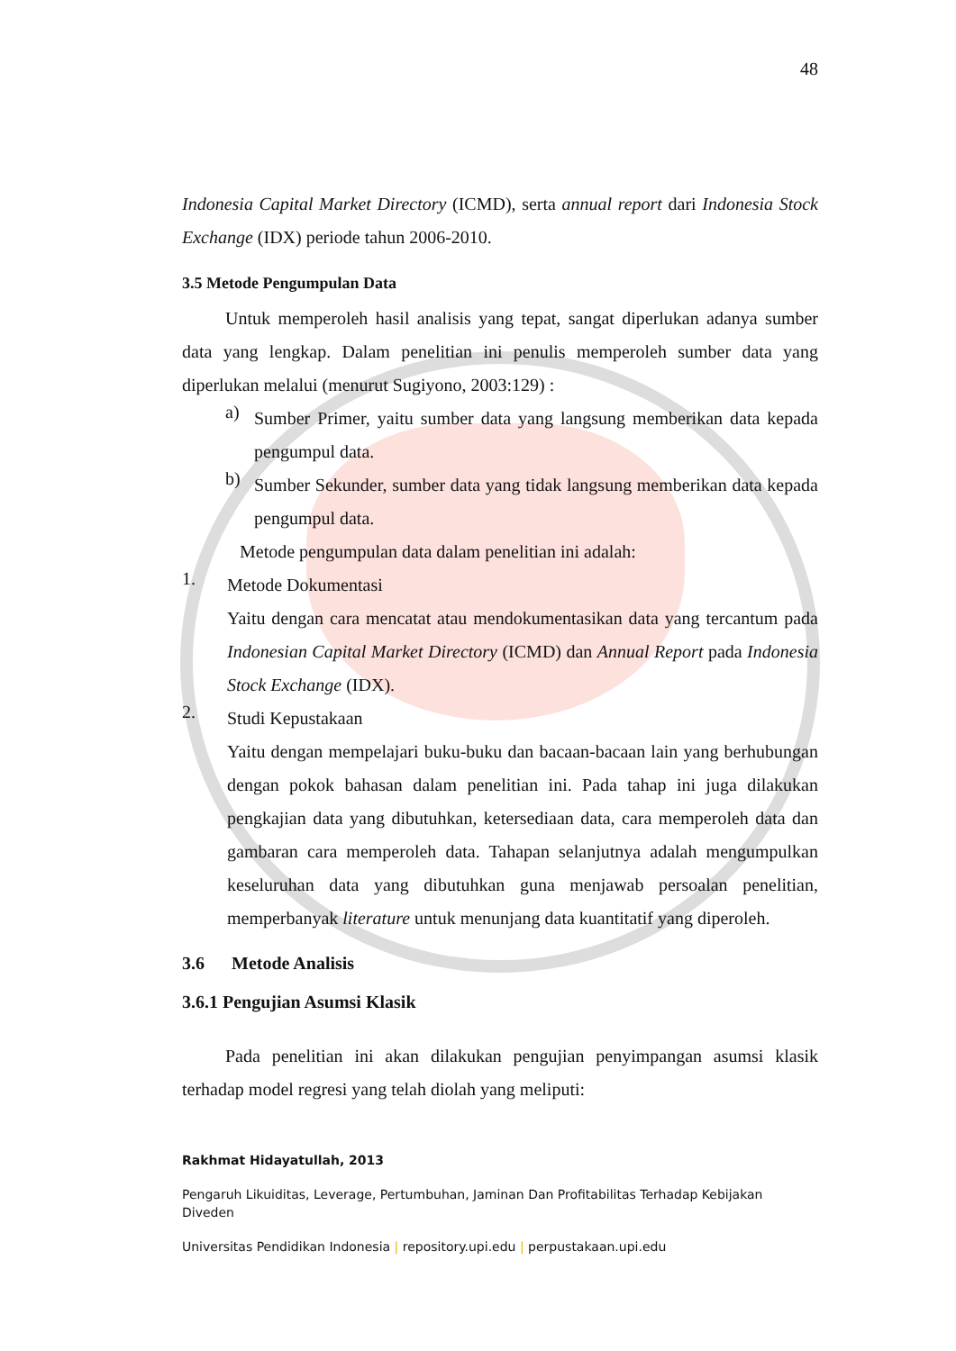48
Indonesia Capital Market Directory (ICMD), serta annual report dari Indonesia Stock Exchange (IDX) periode tahun 2006-2010.
3.5 Metode Pengumpulan Data
Untuk memperoleh hasil analisis yang tepat, sangat diperlukan adanya sumber data yang lengkap. Dalam penelitian ini penulis memperoleh sumber data yang diperlukan melalui (menurut Sugiyono, 2003:129) :
a)
Sumber Primer, yaitu sumber data yang langsung memberikan data kepada pengumpul data.
b)
Sumber Sekunder, sumber data yang tidak langsung memberikan data kepada pengumpul data.
Metode pengumpulan data dalam penelitian ini adalah:
1.
Metode Dokumentasi
Yaitu dengan cara mencatat atau mendokumentasikan data yang tercantum pada Indonesian Capital Market Directory (ICMD) dan Annual Report pada Indonesia Stock Exchange (IDX).
2.
Studi Kepustakaan
Yaitu dengan mempelajari buku-buku dan bacaan-bacaan lain yang berhubungan dengan pokok bahasan dalam penelitian ini. Pada tahap ini juga dilakukan pengkajian data yang dibutuhkan, ketersediaan data, cara memperoleh data dan gambaran cara memperoleh data. Tahapan selanjutnya adalah mengumpulkan keseluruhan data yang dibutuhkan guna menjawab persoalan penelitian, memperbanyak literature untuk menunjang data kuantitatif yang diperoleh.
3.6 Metode Analisis
3.6.1 Pengujian Asumsi Klasik
Pada penelitian ini akan dilakukan pengujian penyimpangan asumsi klasik terhadap model regresi yang telah diolah yang meliputi:
Rakhmat Hidayatullah, 2013
Pengaruh Likuiditas, Leverage, Pertumbuhan, Jaminan Dan Profitabilitas Terhadap Kebijakan Diveden
Universitas Pendidikan Indonesia | repository.upi.edu | perpustakaan.upi.edu